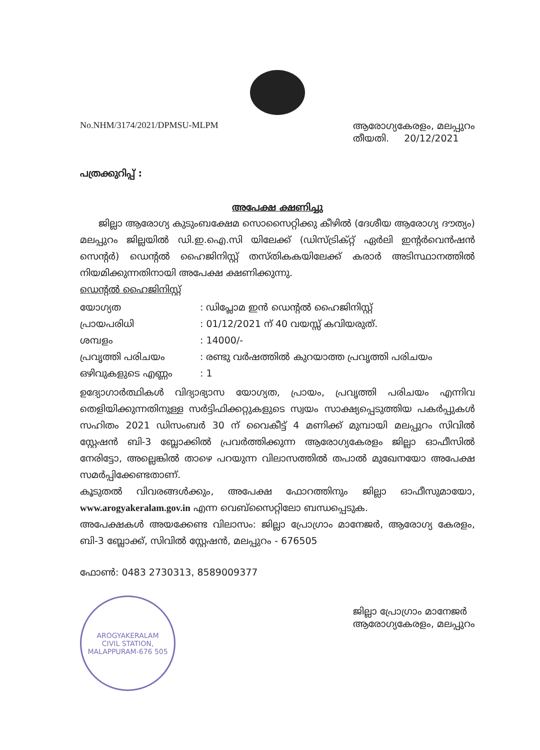No.NHM/3174/2021/DPMSU-MLPM ആരോഗ്യകേരളം, മലപ്പുറം
തീയതി. 20/12/2021
പത്രക്കുറിപ്പ് :
അപേക്ഷ ക്ഷണിച്ചു
ജില്ലാ ആരോഗ്യ കുടുംബക്ഷേമ സൊസൈറ്റിക്കു കീഴിൽ (ദേശീയ ആരോഗ്യ ദൗത്യം) മലപ്പുറം ജില്ലയിൽ ഡി.ഇ.ഐ.സി യിലേക്ക് (ഡിസ്ട്രിക്റ്റ് ഏർലി ഇന്റർവെൻഷൻ സെന്റർ) ഡെന്റൽ ഹൈജിനിസ്റ്റ് തസ്തികകയിലേക്ക് കരാർ അടിസ്ഥാനത്തിൽ നിയമിക്കുന്നതിനായി അപേക്ഷ ക്ഷണിക്കുന്നു.
ഡെന്റൽ ഹൈജിനിസ്റ്റ്
| യോഗ്യത | : ഡിപ്ലോമ ഇൻ ഡെന്റൽ ഹൈജിനിസ്റ്റ് |
| പ്രായപരിധി | : 01/12/2021 ന് 40 വയസ്സ് കവിയരുത്. |
| ശമ്പളം | : 14000/- |
| പ്രവൃത്തി പരിചയം | : രണ്ടു വർഷത്തിൽ കുറയാത്ത പ്രവൃത്തി പരിചയം |
| ഒഴിവുകളുടെ എണ്ണം | : 1 |
ഉദ്യോഗാർത്ഥികൾ വിദ്യാഭ്യാസ യോഗ്യത, പ്രായം, പ്രവൃത്തി പരിചയം എന്നിവ തെളിയിക്കുന്നതിനുള്ള സർട്ടിഫിക്കറ്റുകളുടെ സ്വയം സാക്ഷ്യപ്പെടുത്തിയ പകർപ്പുകൾ സഹിതം 2021 ഡിസംബർ 30 ന് വൈകീട്ട് 4 മണിക്ക് മുമ്പായി മലപ്പുറം സിവിൽ സ്റ്റേഷൻ ബി-3 ബ്ലോക്കിൽ പ്രവർത്തിക്കുന്ന ആരോഗ്യകേരളം ജില്ലാ ഓഫീസിൽ നേരിട്ടോ, അല്ലെങ്കിൽ താഴെ പറയുന്ന വിലാസത്തിൽ തപാൽ മുഖേനയോ അപേക്ഷ സമർപ്പിക്കേണ്ടതാണ്.
കൂടുതൽ വിവരങ്ങൾക്കും, അപേക്ഷ ഫോറത്തിനും ജില്ലാ ഓഫീസുമായോ, www.arogyakeralam.gov.in എന്ന വെബ്സൈറ്റിലോ ബന്ധപ്പെടുക.
അപേക്ഷകൾ അയക്കേണ്ട വിലാസം: ജില്ലാ പ്രോഗ്രാം മാനേജർ, ആരോഗ്യ കേരളം, ബി-3 ബ്ലോക്ക്, സിവിൽ സ്റ്റേഷൻ, മലപ്പുറം - 676505
ഫോൺ: 0483 2730313, 8589009377
AROGYAKERALAM
CIVIL STATION, MALAPPURAM-676 505
ജില്ലാ പ്രോഗ്രാം മാനേജർ
ആരോഗ്യകേരളം, മലപ്പുറം